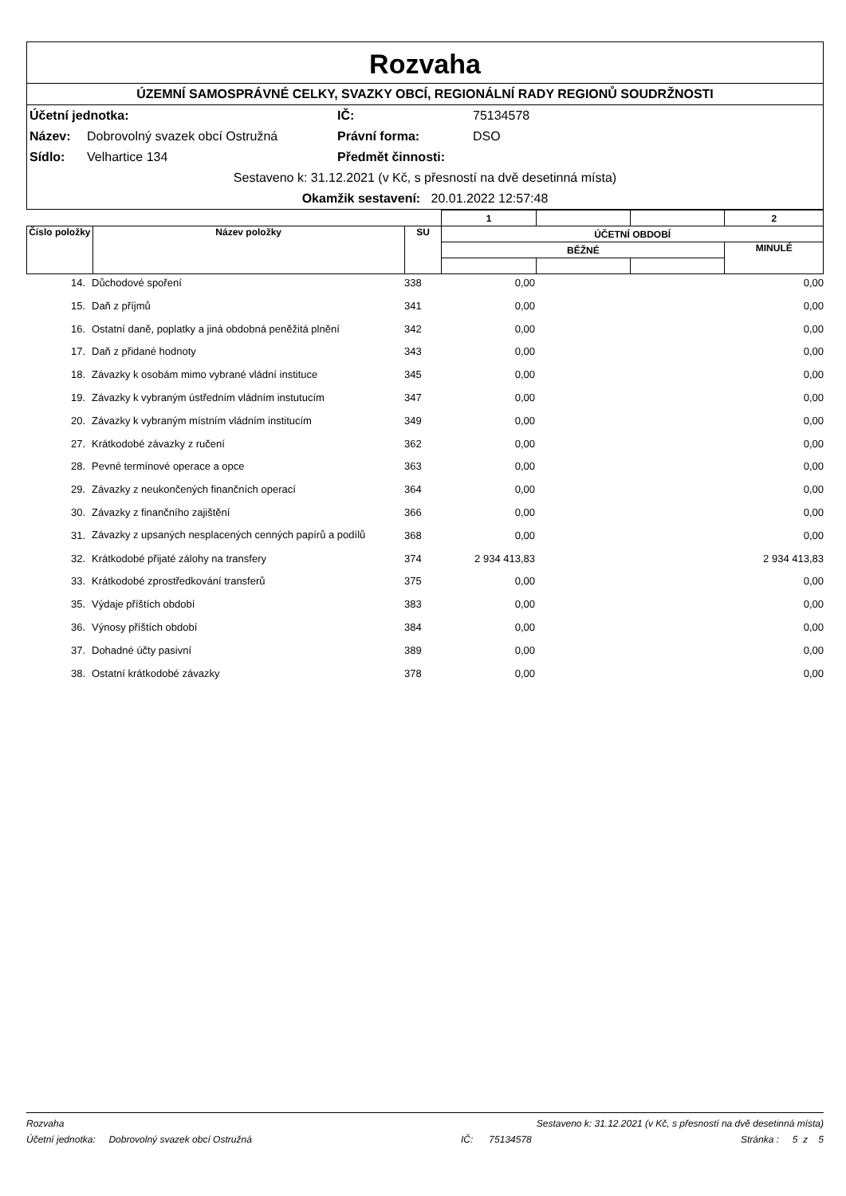Rozvaha
ÚZEMNÍ SAMOSPRÁVNÉ CELKY, SVAZKY OBCÍ, REGIONÁLNÍ RADY REGIONŮ SOUDRŽNOSTI
Účetní jednotka: IČ: 75134578 Název: Dobrovolný svazek obcí Ostružná Právní forma: DSO Sídlo: Velhartice 134 Předmět činnosti:
Sestaveno k: 31.12.2021 (v Kč, s přesností na dvě desetinná místa)
Okamžik sestavení: 20.01.2022 12:57:48
| | | | 1 | | | 2 |
| Číslo položky | Název položky | SU | ÚČETNÍ OBDOBÍ | | | |
| | | | BĚŽNÉ | | | MINULÉ |
| 14. | | Důchodové spoření | 338 | 0,00 | | 0,00 |
| 15. | | Daň z příjmů | 341 | 0,00 | | 0,00 |
| 16. | | Ostatní daně, poplatky a jiná obdobná peněžitá plnění | 342 | 0,00 | | 0,00 |
| 17. | | Daň z přidané hodnoty | 343 | 0,00 | | 0,00 |
| 18. | | Závazky k osobám mimo vybrané vládní instituce | 345 | 0,00 | | 0,00 |
| 19. | | Závazky k vybraným ústředním vládním instutucím | 347 | 0,00 | | 0,00 |
| 20. | | Závazky k vybraným místním vládním institucím | 349 | 0,00 | | 0,00 |
| 27. | | Krátkodobé závazky z ručení | 362 | 0,00 | | 0,00 |
| 28. | | Pevné termínové operace a opce | 363 | 0,00 | | 0,00 |
| 29. | | Závazky z neukončených finančních operací | 364 | 0,00 | | 0,00 |
| 30. | | Závazky z finančního zajištění | 366 | 0,00 | | 0,00 |
| 31. | | Závazky z upsaných nesplacených cenných papírů a podílů | 368 | 0,00 | | 0,00 |
| 32. | | Krátkodobé přijaté zálohy na transfery | 374 | 2 934 413,83 | | 2 934 413,83 |
| 33. | | Krátkodobé zprostředkování transferů | 375 | 0,00 | | 0,00 |
| 35. | | Výdaje příštích období | 383 | 0,00 | | 0,00 |
| 36. | | Výnosy příštích období | 384 | 0,00 | | 0,00 |
| 37. | | Dohadné účty pasivní | 389 | 0,00 | | 0,00 |
| 38. | | Ostatní krátkodobé závazky | 378 | 0,00 | | 0,00 |
Rozvaha Sestaveno k: 31.12.2021 (v Kč, s přesností na dvě desetinná místa)
Účetní jednotka: Dobrovolný svazek obcí Ostružná IČ: 75134578 Stránka : 5 z 5